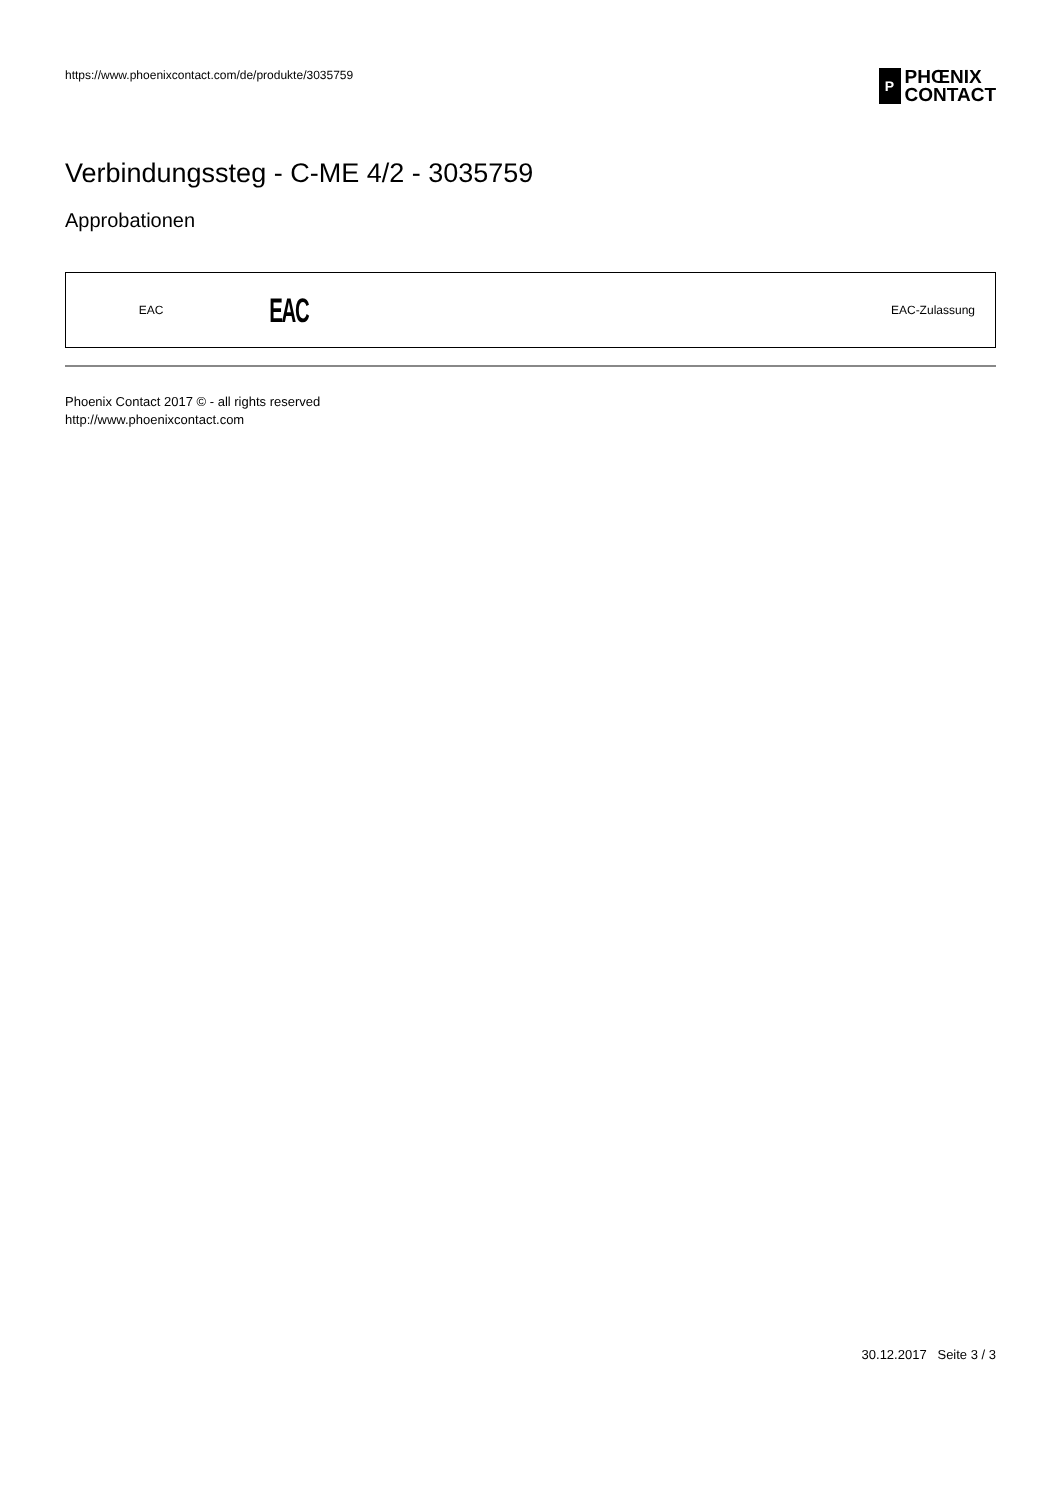https://www.phoenixcontact.com/de/produkte/3035759 P PHŒNIX
CONTACT
Verbindungssteg - C-ME 4/2 - 3035759
Approbationen
| EAC | EAC | EAC-Zulassung |
Phoenix Contact 2017 © - all rights reserved
http://www.phoenixcontact.com
30.12.2017 Seite 3 / 3